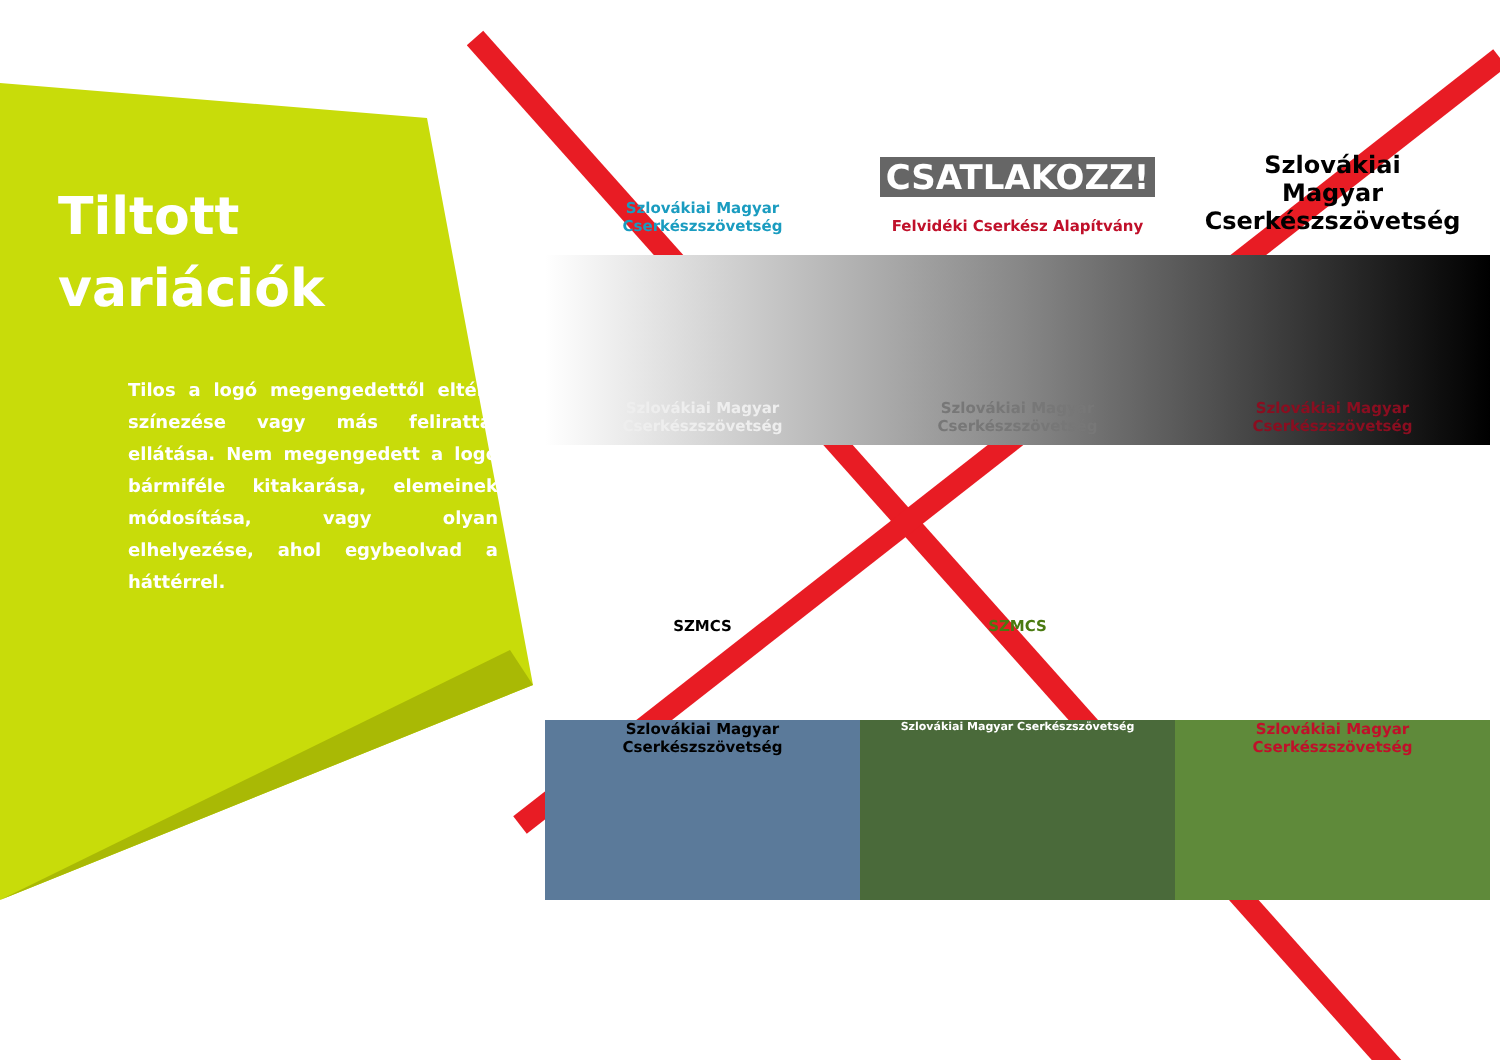Tiltott
variációk
Tilos a logó megengedettől eltérő színezése vagy más felirattal ellátása. Nem megengedett a logó bármiféle kitakarása, elemeinek módosítása, vagy olyan elhelyezése, ahol egybeolvad a háttérrel.
Szlovákiai Magyar Cserkészszövetség
CSATLAKOZZ!
Felvidéki Cserkész Alapítvány
Szlovákiai
Magyar
Cserkészszövetség
Szlovákiai Magyar Cserkészszövetség
Szlovákiai Magyar Cserkészszövetség
Szlovákiai Magyar Cserkészszövetség
SZMCS
SZMCS
Szlovákiai Magyar Cserkészszövetség
Szlovákiai Magyar Cserkészszövetség
Szlovákiai Magyar Cserkészszövetség